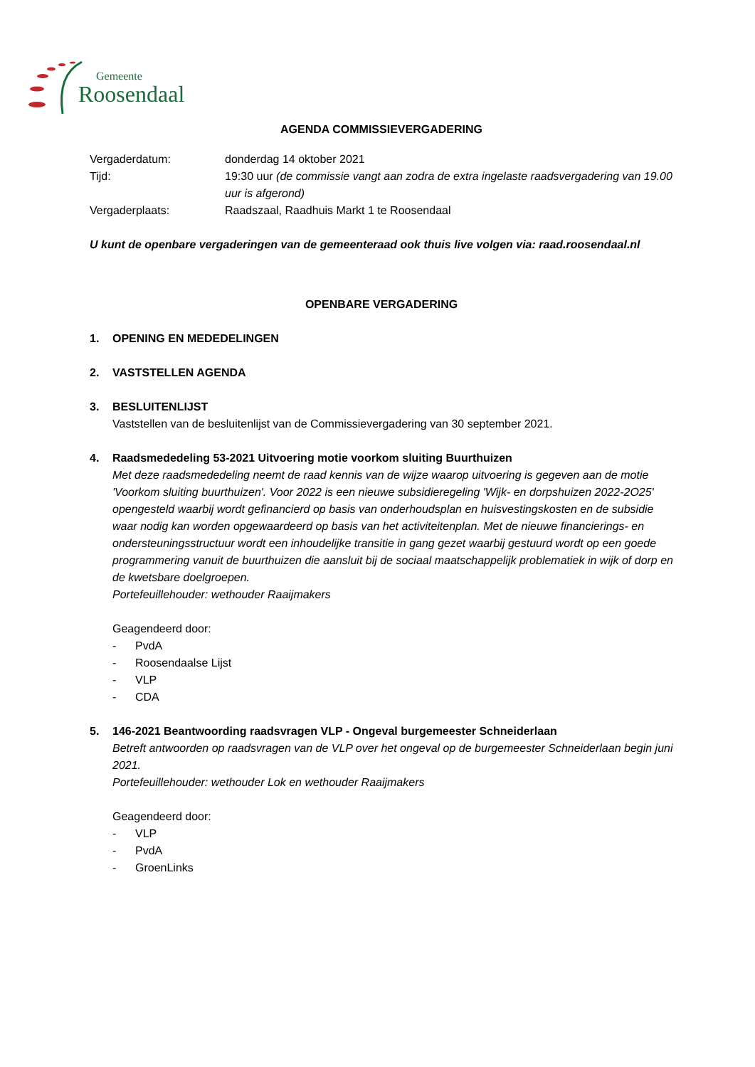Gemeente
Roosendaal
AGENDA COMMISSIEVERGADERING
Vergaderdatum:
donderdag 14 oktober 2021
Tijd:
19:30 uur (de commissie vangt aan zodra de extra ingelaste raadsvergadering van 19.00 uur is afgerond)
Vergaderplaats:
Raadszaal, Raadhuis Markt 1 te Roosendaal
U kunt de openbare vergaderingen van de gemeenteraad ook thuis live volgen via: raad.roosendaal.nl
OPENBARE VERGADERING
1. OPENING EN MEDEDELINGEN
2. VASTSTELLEN AGENDA
3. BESLUITENLIJST
Vaststellen van de besluitenlijst van de Commissievergadering van 30 september 2021.
4. Raadsmededeling 53-2021 Uitvoering motie voorkom sluiting Buurthuizen
Met deze raadsmededeling neemt de raad kennis van de wijze waarop uitvoering is gegeven aan de motie 'Voorkom sluiting buurthuizen'. Voor 2022 is een nieuwe subsidieregeling 'Wijk- en dorpshuizen 2022-2O25' opengesteld waarbij wordt gefinancierd op basis van onderhoudsplan en huisvestingskosten en de subsidie waar nodig kan worden opgewaardeerd op basis van het activiteitenplan. Met de nieuwe financierings- en ondersteuningsstructuur wordt een inhoudelijke transitie in gang gezet waarbij gestuurd wordt op een goede programmering vanuit de buurthuizen die aansluit bij de sociaal maatschappelijk problematiek in wijk of dorp en de kwetsbare doelgroepen.
Portefeuillehouder: wethouder Raaijmakers
Geagendeerd door:
- PvdA
- Roosendaalse Lijst
- VLP
- CDA
5. 146-2021 Beantwoording raadsvragen VLP - Ongeval burgemeester Schneiderlaan
Betreft antwoorden op raadsvragen van de VLP over het ongeval op de burgemeester Schneiderlaan begin juni 2021.
Portefeuillehouder: wethouder Lok en wethouder Raaijmakers
Geagendeerd door:
- VLP
- PvdA
- GroenLinks